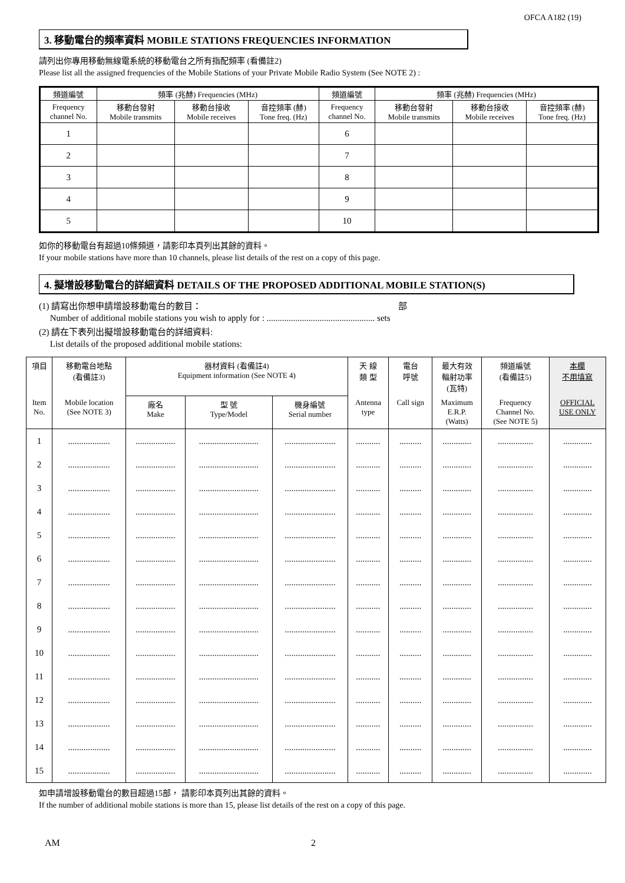OFCA A182 (19)
3. 移動電台的頻率資料 MOBILE STATIONS FREQUENCIES INFORMATION
請列出你專用移動無線電系統的移動電台之所有指配頻率 (看備註2)
Please list all the assigned frequencies of the Mobile Stations of your Private Mobile Radio System (See NOTE 2) :
| 頻道編號 | 頻率 (兆赫) Frequencies (MHz) | | | 頻道編號 | 頻率 (兆赫) Frequencies (MHz) | | |
| --- | --- | --- | --- | --- | --- | --- | --- |
| Frequency channel No. | 移動台發射 Mobile transmits | 移動台接收 Mobile receives | 音控頻率 (赫) Tone freq. (Hz) | Frequency channel No. | 移動台發射 Mobile transmits | 移動台接收 Mobile receives | 音控頻率 (赫) Tone freq. (Hz) |
| 1 | | | | 6 | | | |
| 2 | | | | 7 | | | |
| 3 | | | | 8 | | | |
| 4 | | | | 9 | | | |
| 5 | | | | 10 | | | |
如你的移動電台有超過10條頻道，請影印本頁列出其餘的資料。
If your mobile stations have more than 10 channels, please list details of the rest on a copy of this page.
4. 擬增設移動電台的詳細資料 DETAILS OF THE PROPOSED ADDITIONAL MOBILE STATION(S)
(1) 請寫出你想申請增設移動電台的數目： 部
Number of additional mobile stations you wish to apply for : ................................................. sets
(2) 請在下表列出擬增設移動電台的詳細資料:
List details of the proposed additional mobile stations:
| 項目 | 移動電台地點 (看備註3) | 器材資料 (看備註4) Equipment information (See NOTE 4) | | | 天 線 類 型 | 電台 呼號 | 最大有效 輻射功率 (瓦特) | 頻道編號 (看備註5) | 本欄 不用填寫 |
| --- | --- | --- | --- | --- | --- | --- | --- | --- | --- |
| Item No. | Mobile location (See NOTE 3) | 廠名 Make | 型 號 Type/Model | 機身編號 Serial number | Antenna type | Call sign | Maximum E.R.P. (Watts) | Frequency Channel No. (See NOTE 5) | OFFICIAL USE ONLY |
| 1 | ................... | .................. | ........................... | ....................... | ........... | .......... | ............. | ................ | ............. |
| 2 | ................... | .................. | ........................... | ....................... | ........... | .......... | ............. | ................ | ............. |
| 3 | ................... | .................. | ........................... | ....................... | ........... | .......... | ............. | ................ | ............. |
| 4 | ................... | .................. | ........................... | ....................... | ........... | .......... | ............. | ................ | ............. |
| 5 | ................... | .................. | ........................... | ....................... | ........... | .......... | ............. | ................ | ............. |
| 6 | ................... | .................. | ........................... | ....................... | ........... | .......... | ............. | ................ | ............. |
| 7 | ................... | .................. | ........................... | ....................... | ........... | .......... | ............. | ................ | ............. |
| 8 | ................... | .................. | ........................... | ....................... | ........... | .......... | ............. | ................ | ............. |
| 9 | ................... | .................. | ........................... | ....................... | ........... | .......... | ............. | ................ | ............. |
| 10 | ................... | .................. | ........................... | ....................... | ........... | .......... | ............. | ................ | ............. |
| 11 | ................... | .................. | ........................... | ....................... | ........... | .......... | ............. | ................ | ............. |
| 12 | ................... | .................. | ........................... | ....................... | ........... | .......... | ............. | ................ | ............. |
| 13 | ................... | .................. | ........................... | ....................... | ........... | .......... | ............. | ................ | ............. |
| 14 | ................... | .................. | ........................... | ....................... | ........... | .......... | ............. | ................ | ............. |
| 15 | ................... | .................. | ........................... | ....................... | ........... | .......... | ............. | ................ | ............. |
如申請增設移動電台的數目超過15部， 請影印本頁列出其餘的資料。
If the number of additional mobile stations is more than 15, please list details of the rest on a copy of this page.
AM 2